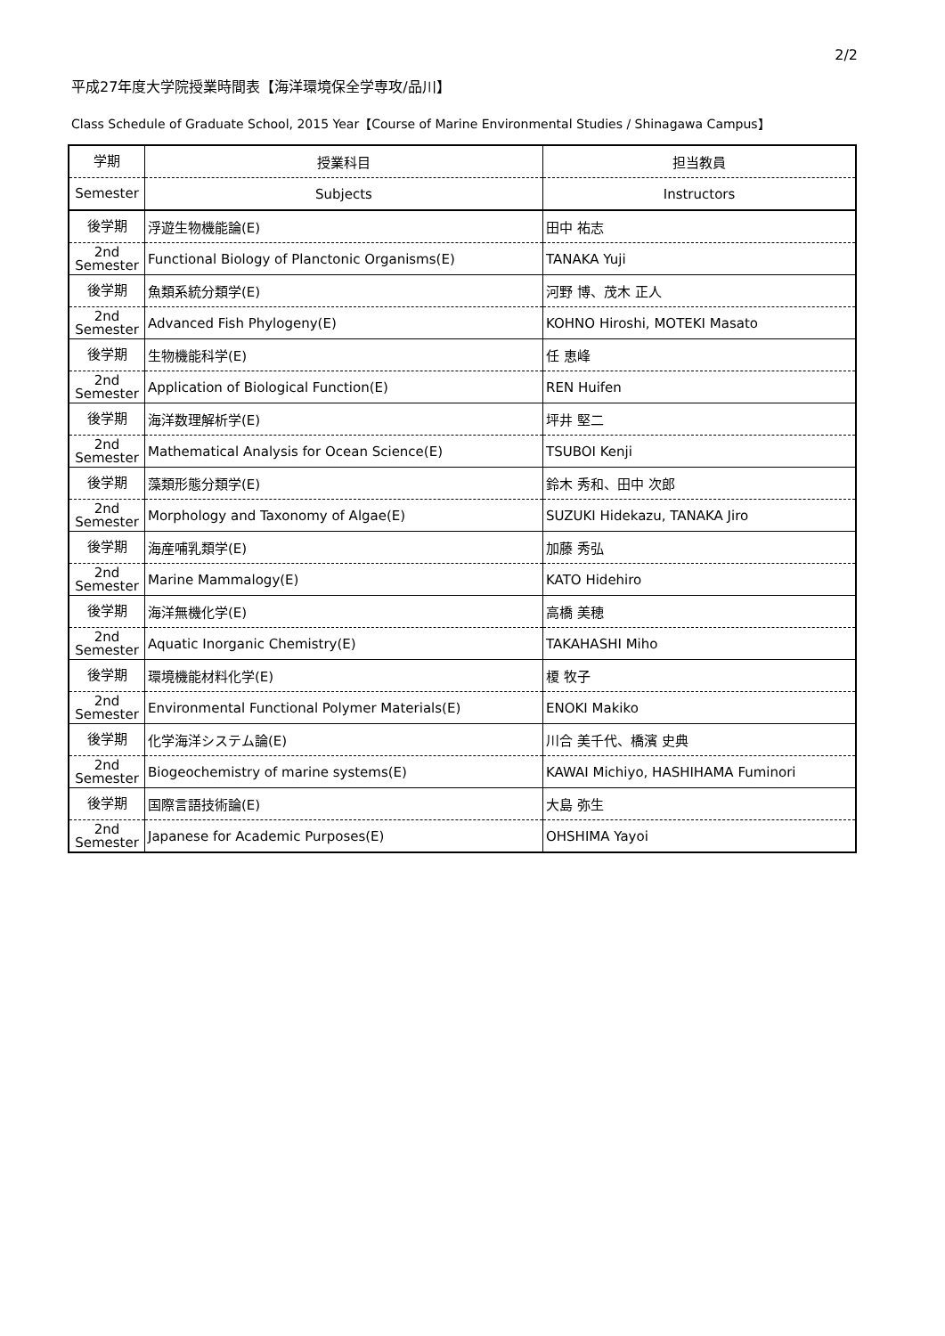2/2
平成27年度大学院授業時間表【海洋環境保全学専攻/品川】
Class Schedule of Graduate School, 2015 Year【Course of Marine Environmental Studies / Shinagawa Campus】
| 学期 | 授業科目 | 担当教員 |
| --- | --- | --- |
| Semester | Subjects | Instructors |
| 後学期 | 浮遊生物機能論(E) | 田中 祐志 |
| 2nd Semester | Functional Biology of Planctonic Organisms(E) | TANAKA Yuji |
| 後学期 | 魚類系統分類学(E) | 河野 博、茂木 正人 |
| 2nd Semester | Advanced Fish Phylogeny(E) | KOHNO Hiroshi, MOTEKI Masato |
| 後学期 | 生物機能科学(E) | 任 恵峰 |
| 2nd Semester | Application of Biological Function(E) | REN Huifen |
| 後学期 | 海洋数理解析学(E) | 坪井 堅二 |
| 2nd Semester | Mathematical Analysis for Ocean Science(E) | TSUBOI Kenji |
| 後学期 | 藻類形態分類学(E) | 鈴木 秀和、田中 次郎 |
| 2nd Semester | Morphology and Taxonomy of Algae(E) | SUZUKI Hidekazu, TANAKA Jiro |
| 後学期 | 海産哺乳類学(E) | 加藤 秀弘 |
| 2nd Semester | Marine Mammalogy(E) | KATO Hidehiro |
| 後学期 | 海洋無機化学(E) | 高橋 美穂 |
| 2nd Semester | Aquatic Inorganic Chemistry(E) | TAKAHASHI Miho |
| 後学期 | 環境機能材料化学(E) | 榎 牧子 |
| 2nd Semester | Environmental Functional Polymer Materials(E) | ENOKI Makiko |
| 後学期 | 化学海洋システム論(E) | 川合 美千代、橋濱 史典 |
| 2nd Semester | Biogeochemistry of marine systems(E) | KAWAI Michiyo, HASHIHAMA Fuminori |
| 後学期 | 国際言語技術論(E) | 大島 弥生 |
| 2nd Semester | Japanese for Academic Purposes(E) | OHSHIMA Yayoi |